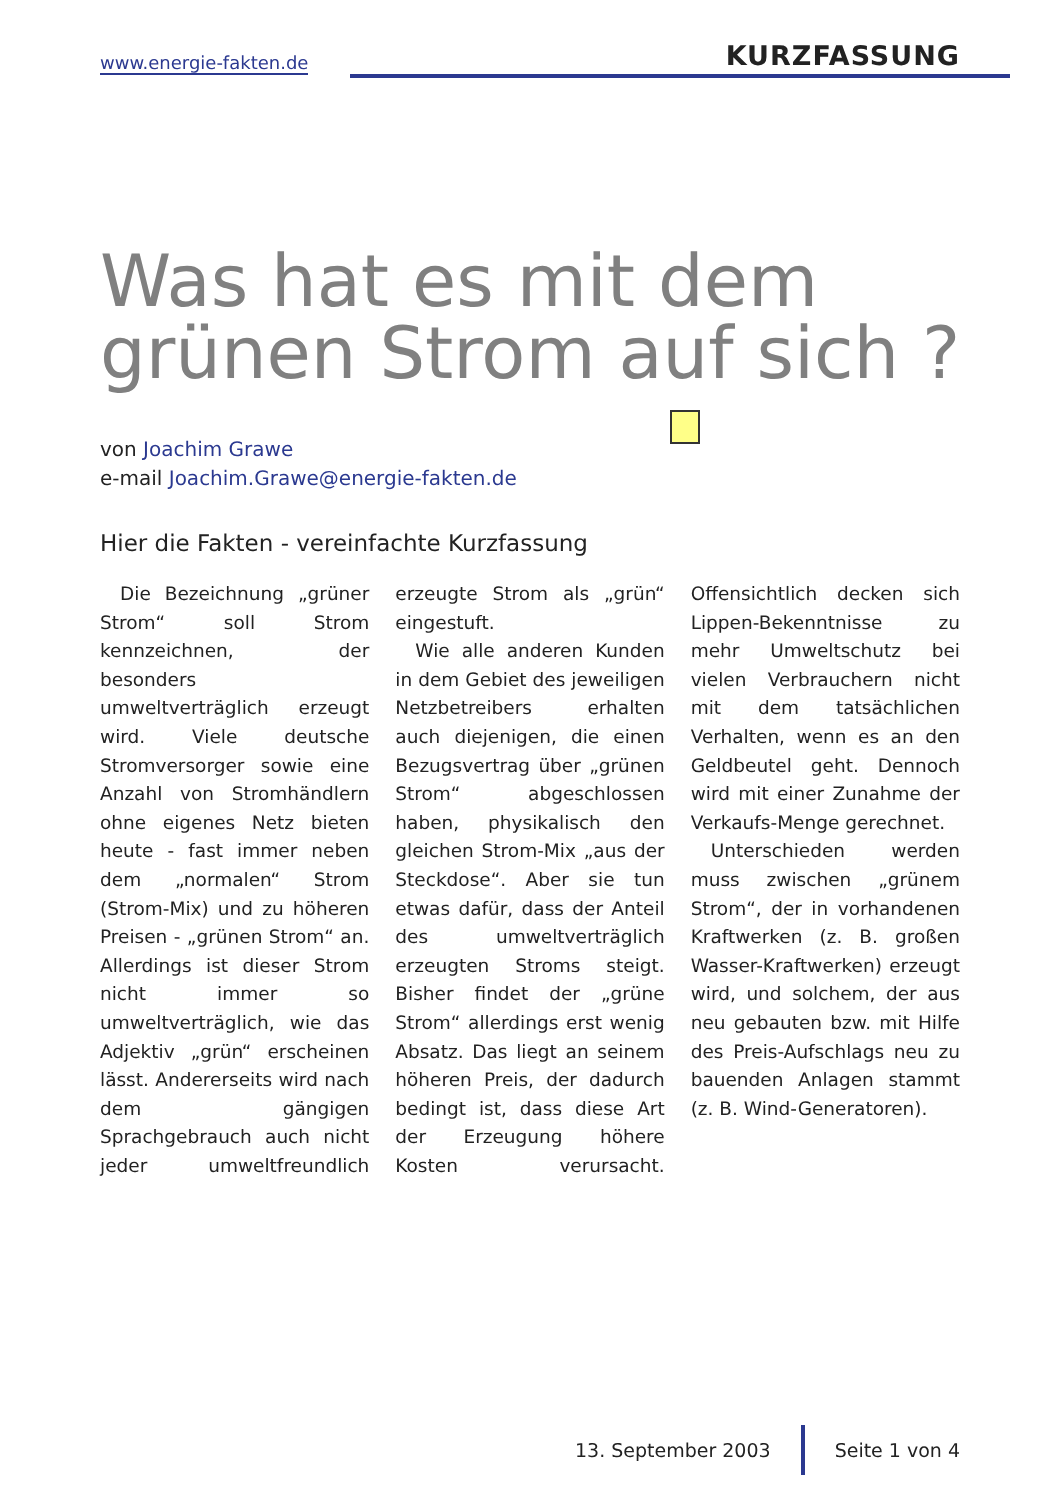www.energie-fakten.de KURZFASSUNG
Was hat es mit dem
grünen Strom auf sich ?
von Joachim Grawe
e-mail Joachim.Grawe@energie-fakten.de
Hier die Fakten - vereinfachte Kurzfassung
Die Bezeichnung „grüner Strom“ soll Strom kennzeichnen, der besonders umweltverträglich erzeugt wird. Viele deutsche Stromversorger sowie eine Anzahl von Stromhändlern ohne eigenes Netz bieten heute - fast immer neben dem „normalen“ Strom (Strom-Mix) und zu höheren Preisen - „grünen Strom“ an. Allerdings ist dieser Strom nicht immer so umweltverträglich, wie das Adjektiv „grün“ erscheinen lässt. Andererseits wird nach dem gängigen Sprachgebrauch auch nicht jeder umweltfreundlich erzeugte Strom als „grün“ eingestuft.
Wie alle anderen Kunden in dem Gebiet des jeweiligen Netzbetreibers erhalten auch diejenigen, die einen Bezugsvertrag über „grünen Strom“ abgeschlossen haben, physikalisch den gleichen Strom-Mix „aus der Steckdose“. Aber sie tun etwas dafür, dass der Anteil des umweltverträglich erzeugten Stroms steigt. Bisher findet der „grüne Strom“ allerdings erst wenig Absatz. Das liegt an seinem höheren Preis, der dadurch bedingt ist, dass diese Art der Erzeugung höhere Kosten verursacht. Offensichtlich decken sich Lippen-Bekenntnisse zu mehr Umweltschutz bei vielen Verbrauchern nicht mit dem tatsächlichen Verhalten, wenn es an den Geldbeutel geht. Dennoch wird mit einer Zunahme der Verkaufs-Menge gerechnet.
Unterschieden werden muss zwischen „grünem Strom“, der in vorhandenen Kraftwerken (z. B. großen Wasser-Kraftwerken) erzeugt wird, und solchem, der aus neu gebauten bzw. mit Hilfe des Preis-Aufschlags neu zu bauenden Anlagen stammt (z. B. Wind-Generatoren).
13. September 2003 Seite 1 von 4